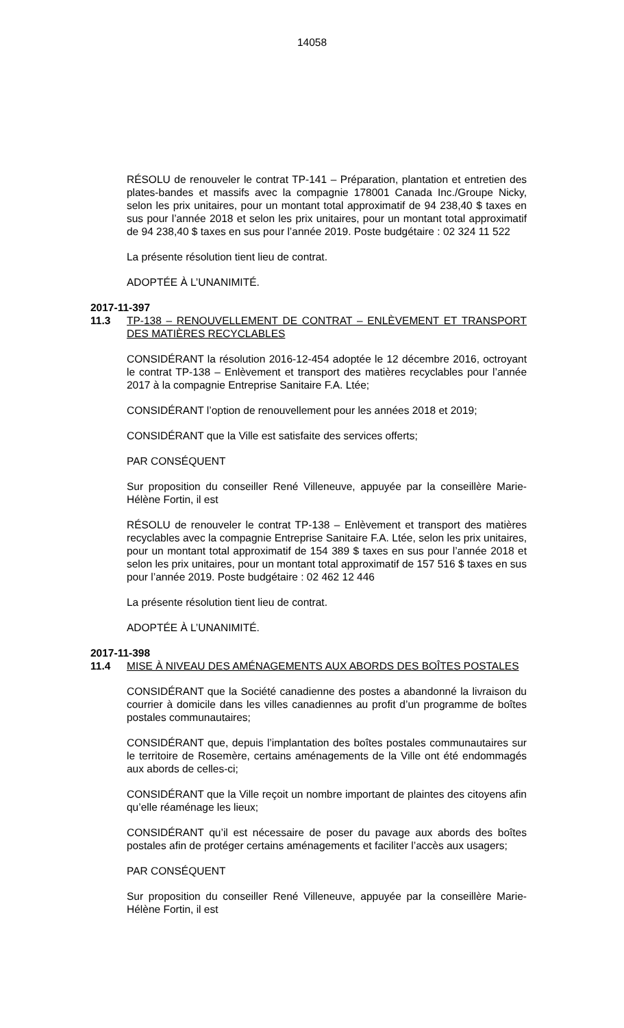14058
RÉSOLU de renouveler le contrat TP-141 – Préparation, plantation et entretien des plates-bandes et massifs avec la compagnie 178001 Canada Inc./Groupe Nicky, selon les prix unitaires, pour un montant total approximatif de 94 238,40 $ taxes en sus pour l’année 2018 et selon les prix unitaires, pour un montant total approximatif de 94 238,40 $ taxes en sus pour l’année 2019. Poste budgétaire : 02 324 11 522
La présente résolution tient lieu de contrat.
ADOPTÉE À L’UNANIMITÉ.
2017-11-397
11.3 TP-138 – RENOUVELLEMENT DE CONTRAT – ENLÈVEMENT ET TRANSPORT DES MATIÈRES RECYCLABLES
CONSIDÉRANT la résolution 2016-12-454 adoptée le 12 décembre 2016, octroyant le contrat TP-138 – Enlèvement et transport des matières recyclables pour l’année 2017 à la compagnie Entreprise Sanitaire F.A. Ltée;
CONSIDÉRANT l’option de renouvellement pour les années 2018 et 2019;
CONSIDÉRANT que la Ville est satisfaite des services offerts;
PAR CONSÉQUENT
Sur proposition du conseiller René Villeneuve, appuyée par la conseillère Marie-Hélène Fortin, il est
RÉSOLU de renouveler le contrat TP-138 – Enlèvement et transport des matières recyclables avec la compagnie Entreprise Sanitaire F.A. Ltée, selon les prix unitaires, pour un montant total approximatif de 154 389 $ taxes en sus pour l’année 2018 et selon les prix unitaires, pour un montant total approximatif de 157 516 $ taxes en sus pour l’année 2019. Poste budgétaire : 02 462 12 446
La présente résolution tient lieu de contrat.
ADOPTÉE À L’UNANIMITÉ.
2017-11-398
11.4 MISE À NIVEAU DES AMÉNAGEMENTS AUX ABORDS DES BOÎTES POSTALES
CONSIDÉRANT que la Société canadienne des postes a abandonné la livraison du courrier à domicile dans les villes canadiennes au profit d’un programme de boîtes postales communautaires;
CONSIDÉRANT que, depuis l’implantation des boîtes postales communautaires sur le territoire de Rosemère, certains aménagements de la Ville ont été endommagés aux abords de celles-ci;
CONSIDÉRANT que la Ville reçoit un nombre important de plaintes des citoyens afin qu’elle réaménage les lieux;
CONSIDÉRANT qu’il est nécessaire de poser du pavage aux abords des boîtes postales afin de protéger certains aménagements et faciliter l’accès aux usagers;
PAR CONSÉQUENT
Sur proposition du conseiller René Villeneuve, appuyée par la conseillère Marie-Hélène Fortin, il est